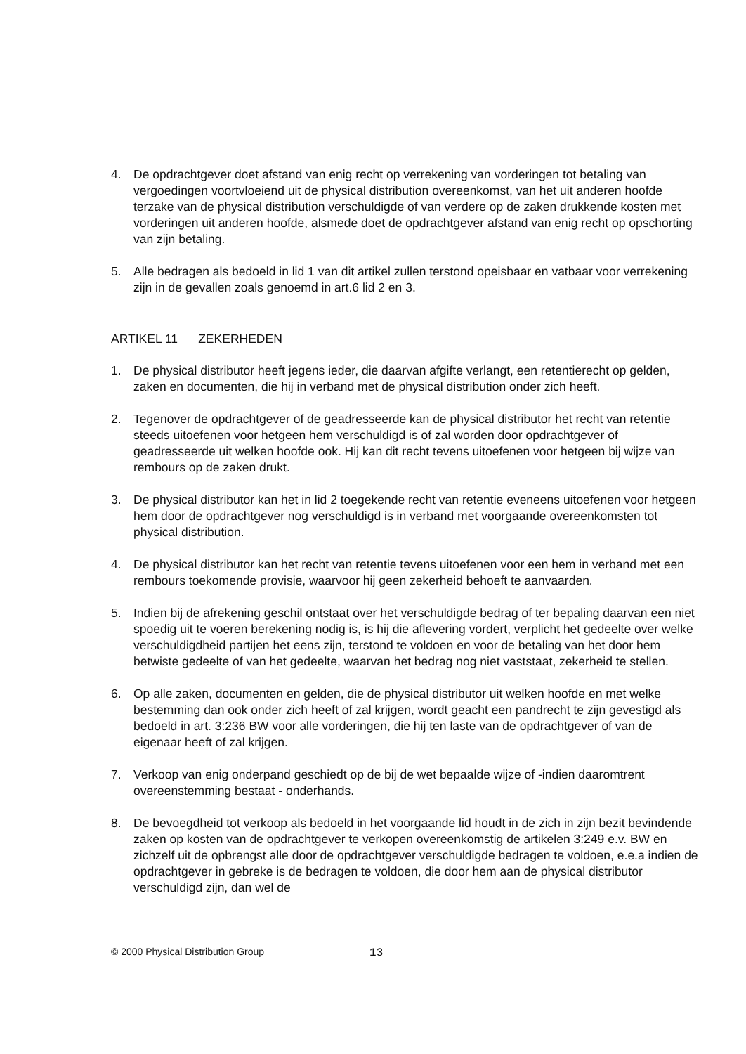4. De opdrachtgever doet afstand van enig recht op verrekening van vorderingen tot betaling van vergoedingen voortvloeiend uit de physical distribution overeenkomst, van het uit anderen hoofde terzake van de physical distribution verschuldigde of van verdere op de zaken drukkende kosten met vorderingen uit anderen hoofde, alsmede doet de opdrachtgever afstand van enig recht op opschorting van zijn betaling.
5. Alle bedragen als bedoeld in lid 1 van dit artikel zullen terstond opeisbaar en vatbaar voor verrekening zijn in de gevallen zoals genoemd in art.6 lid 2 en 3.
ARTIKEL 11 ZEKERHEDEN
1. De physical distributor heeft jegens ieder, die daarvan afgifte verlangt, een retentierecht op gelden, zaken en documenten, die hij in verband met de physical distribution onder zich heeft.
2. Tegenover de opdrachtgever of de geadresseerde kan de physical distributor het recht van retentie steeds uitoefenen voor hetgeen hem verschuldigd is of zal worden door opdrachtgever of geadresseerde uit welken hoofde ook. Hij kan dit recht tevens uitoefenen voor hetgeen bij wijze van rembours op de zaken drukt.
3. De physical distributor kan het in lid 2 toegekende recht van retentie eveneens uitoefenen voor hetgeen hem door de opdrachtgever nog verschuldigd is in verband met voorgaande overeenkomsten tot physical distribution.
4. De physical distributor kan het recht van retentie tevens uitoefenen voor een hem in verband met een rembours toekomende provisie, waarvoor hij geen zekerheid behoeft te aanvaarden.
5. Indien bij de afrekening geschil ontstaat over het verschuldigde bedrag of ter bepaling daarvan een niet spoedig uit te voeren berekening nodig is, is hij die aflevering vordert, verplicht het gedeelte over welke verschuldigdheid partijen het eens zijn, terstond te voldoen en voor de betaling van het door hem betwiste gedeelte of van het gedeelte, waarvan het bedrag nog niet vaststaat, zekerheid te stellen.
6. Op alle zaken, documenten en gelden, die de physical distributor uit welken hoofde en met welke bestemming dan ook onder zich heeft of zal krijgen, wordt geacht een pandrecht te zijn gevestigd als bedoeld in art. 3:236 BW voor alle vorderingen, die hij ten laste van de opdrachtgever of van de eigenaar heeft of zal krijgen.
7. Verkoop van enig onderpand geschiedt op de bij de wet bepaalde wijze of -indien daaromtrent overeenstemming bestaat - onderhands.
8. De bevoegdheid tot verkoop als bedoeld in het voorgaande lid houdt in de zich in zijn bezit bevindende zaken op kosten van de opdrachtgever te verkopen overeenkomstig de artikelen 3:249 e.v. BW en zichzelf uit de opbrengst alle door de opdrachtgever verschuldigde bedragen te voldoen, e.e.a indien de opdrachtgever in gebreke is de bedragen te voldoen, die door hem aan de physical distributor verschuldigd zijn, dan wel de
© 2000 Physical Distribution Group 13